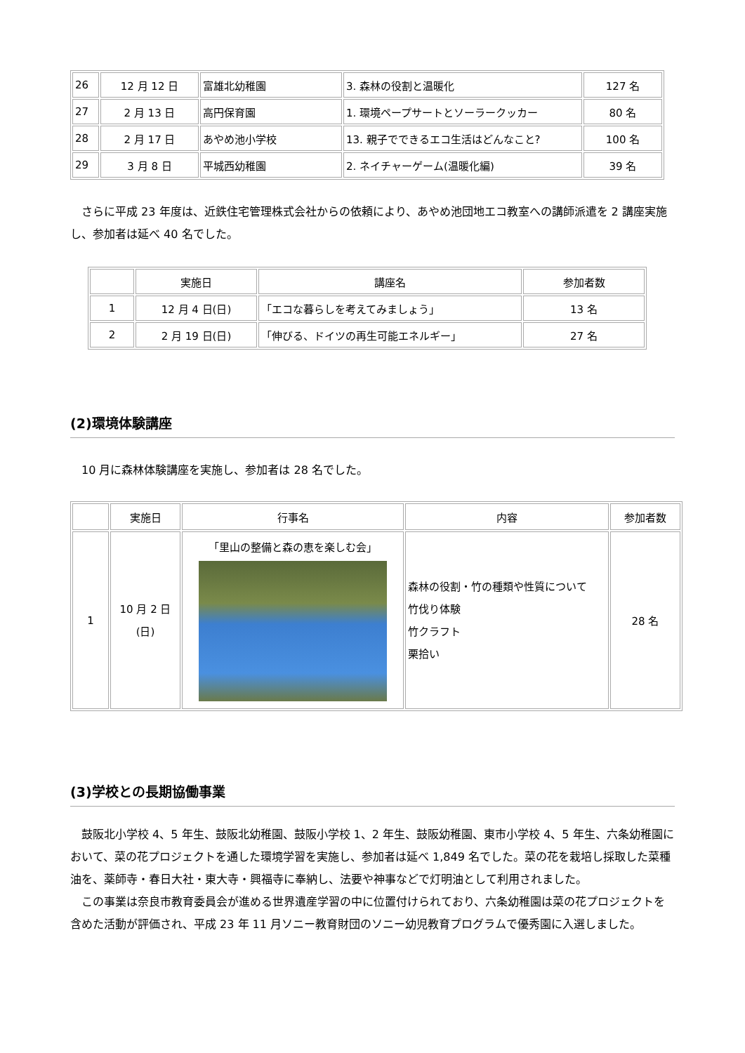| 26 | 12 月 12 日 | 富雄北幼稚園 | 3. 森林の役割と温暖化 | 127 名 |
| 27 | 2 月 13 日 | 高円保育園 | 1. 環境ペープサートとソーラークッカー | 80 名 |
| 28 | 2 月 17 日 | あやめ池小学校 | 13. 親子でできるエコ生活はどんなこと? | 100 名 |
| 29 | 3 月 8 日 | 平城西幼稚園 | 2. ネイチャーゲーム(温暖化編) | 39 名 |
さらに平成 23 年度は、近鉄住宅管理株式会社からの依頼により、あやめ池団地エコ教室への講師派遣を 2 講座実施し、参加者は延べ 40 名でした。
| | 実施日 | 講座名 | 参加者数 |
| --- | --- | --- | --- |
| 1 | 12 月 4 日(日) | 「エコな暮らしを考えてみましょう」 | 13 名 |
| 2 | 2 月 19 日(日) | 「伸びる、ドイツの再生可能エネルギー」 | 27 名 |
(2)環境体験講座
10 月に森林体験講座を実施し、参加者は 28 名でした。
| | 実施日 | 行事名 | 内容 | 参加者数 |
| --- | --- | --- | --- | --- |
| 1 | 10 月 2 日 (日) | 「里山の整備と森の恵を楽しむ会」 | 森林の役割・竹の種類や性質について 竹伐り体験 竹クラフト 栗拾い | 28 名 |
(3)学校との長期協働事業
鼓阪北小学校 4、5 年生、鼓阪北幼稚園、鼓阪小学校 1、2 年生、鼓阪幼稚園、東市小学校 4、5 年生、六条幼稚園において、菜の花プロジェクトを通した環境学習を実施し、参加者は延べ 1,849 名でした。菜の花を栽培し採取した菜種油を、薬師寺・春日大社・東大寺・興福寺に奉納し、法要や神事などで灯明油として利用されました。
この事業は奈良市教育委員会が進める世界遺産学習の中に位置付けられており、六条幼稚園は菜の花プロジェクトを含めた活動が評価され、平成 23 年 11 月ソニー教育財団のソニー幼児教育プログラムで優秀園に入選しました。